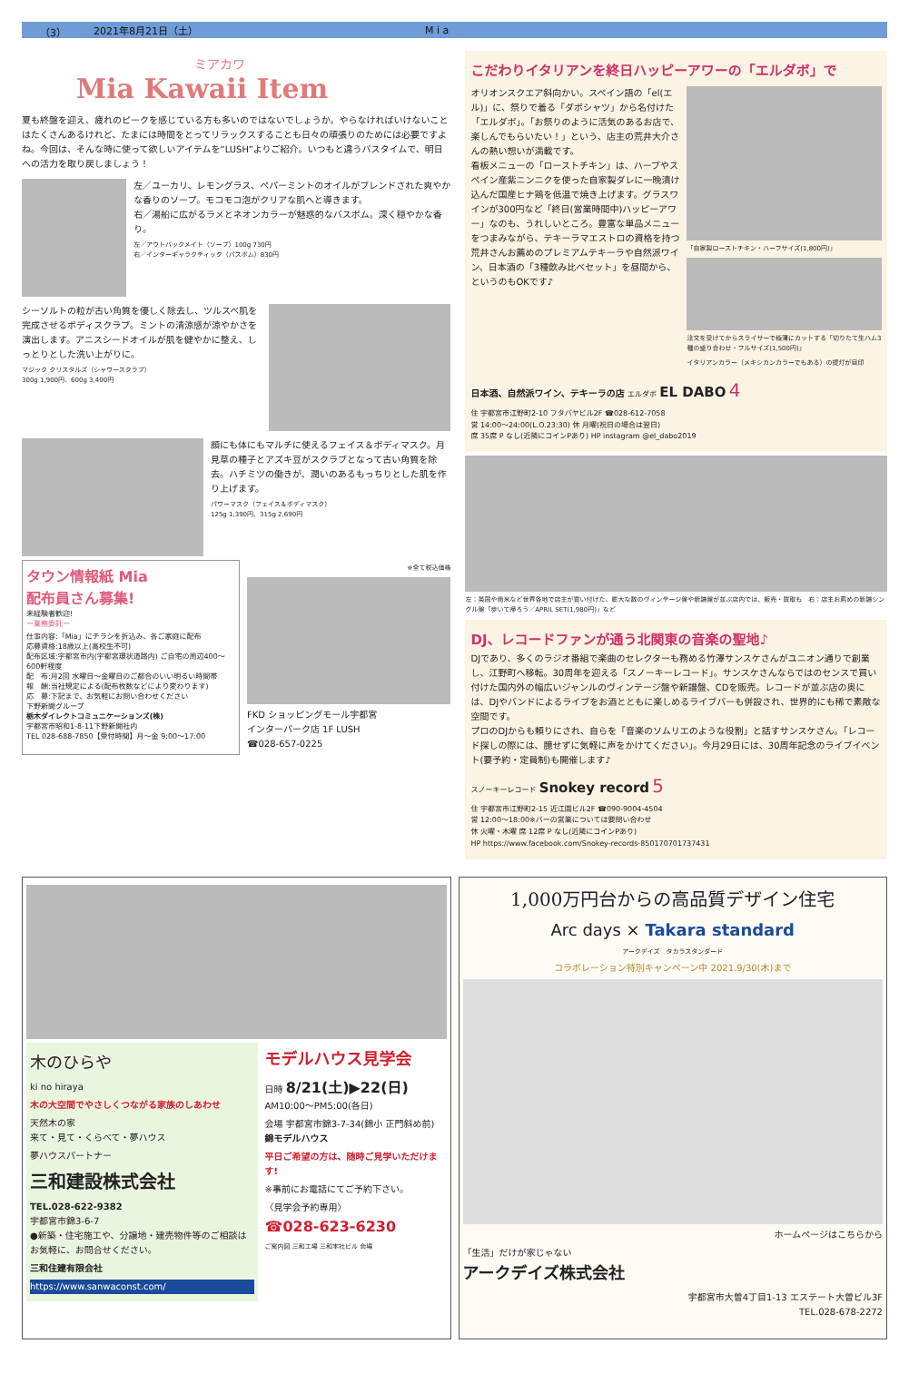（3） 2021年8月21日（土） M i a
ミアカワ
Mia Kawaii Item
夏も終盤を迎え、疲れのピークを感じている方も多いのではないでしょうか。やらなければいけないことはたくさんあるけれど、たまには時間をとってリラックスすることも日々の頑張りのためには必要ですよね。今回は、そんな時に使って欲しいアイテムを“LUSH”よりご紹介。いつもと違うバスタイムで、明日への活力を取り戻しましょう！
左／ユーカリ、レモングラス、ペパーミントのオイルがブレンドされた爽やかな香りのソープ。モコモコ泡がクリアな肌へと導きます。
右／湯船に広がるラメとネオンカラーが魅惑的なバスボム。深く穏やかな香り。
左／アウトバックメイト（ソープ）100g 730円
右／インターギャラクティック（バスボム）830円
シーソルトの粒が古い角質を優しく除去し、ツルスベ肌を完成させるボディスクラブ。ミントの清涼感が涼やかさを演出します。アニスシードオイルが肌を健やかに整え、しっとりとした洗い上がりに。
マジック クリスタルズ（シャワースクラブ）
300g 1,900円、600g 3,400円
顔にも体にもマルチに使えるフェイス＆ボディマスク。月見草の種子とアズキ豆がスクラブとなって古い角質を除去。ハチミツの働きが、潤いのあるもっちりとした肌を作り上げます。
パワーマスク（フェイス＆ボディマスク）
125g 1,390円、315g 2,690円
タウン情報紙 Mia
配布員さん募集!
未経験者歓迎!
ー業務委託ー
仕事内容:「Mia」にチラシを折込み、各ご家庭に配布
応募資格:18歳以上(高校生不可)
配布区域:宇都宮市内(宇都宮環状道路内) ご自宅の周辺400〜600軒程度
配　布:月2回 水曜日〜金曜日のご都合のいい明るい時間帯
報　酬:当社規定による(配布枚数などにより変わります)
応　募:下記まで、お気軽にお問い合わせください
下野新聞グループ
栃木ダイレクトコミュニケーションズ(株)
宇都宮市昭和1-8-11下野新聞社内
TEL 028-688-7850【受付時間】月〜金 9:00〜17:00
※全て税込価格
FKD ショッピングモール宇都宮
インターパーク店 1F LUSH
☎028-657-0225
こだわりイタリアンを終日ハッピーアワーの「エルダボ」で
オリオンスクエア斜向かい。スペイン語の「el(エル)」に、祭りで着る「ダボシャツ」から名付けた「エルダボ」。「お祭りのように活気のあるお店で、楽しんでもらいたい！」という、店主の荒井大介さんの熱い想いが満載です。
看板メニューの「ローストチキン」は、ハーブやスペイン産紫ニンニクを使った自家製ダレに一晩漬け込んだ国産ヒナ鶏を低温で焼き上げます。グラスワインが300円など「終日(営業時間中)ハッピーアワー」なのも、うれしいところ。豊富な単品メニューをつまみながら、テキーラマエストロの資格を持つ荒井さんお薦めのプレミアムテキーラや自然派ワイン、日本酒の「3種飲み比べセット」を昼間から、というのもOKです♪
「自家製ローストチキン・ハーフサイズ(1,800円)」
注文を受けてからスライサーで極薄にカットする「切りたて生ハム3種の盛り合わせ・フルサイズ(1,500円)」
イタリアンカラー（メキシカンカラーでもある）の提灯が目印
日本酒、自然派ワイン、テキーラの店 エルダボ EL DABO 4
住 宇都宮市江野町2-10 フタバヤビル2F ☎028-612-7058
営 14:00〜24:00(L.O.23:30) 休 月曜(祝日の場合は翌日)
席 35席 P なし(近隣にコインPあり) HP instagram @el_dabo2019
左：英国や南米など世界各地で店主が買い付けた、膨大な数のヴィンテージ盤や新譜盤が並ぶ店内では、販売・買取も　右：店主お薦めの新譜シングル盤「歩いて帰ろう／APRIL SET(1,980円)」など
DJ、レコードファンが通う北関東の音楽の聖地♪
DJであり、多くのラジオ番組で楽曲のセレクターも務める竹澤サンスケさんがユニオン通りで創業し、江野町へ移転。30周年を迎える「スノーキーレコード」。サンスケさんならではのセンスで買い付けた国内外の幅広いジャンルのヴィンテージ盤や新譜盤、CDを販売。レコードが並ぶ店の奥には、DJやバンドによるライブをお酒とともに楽しめるライブバーも併設され、世界的にも稀で素敵な空間です。
プロのDJからも頼りにされ、自らを「音楽のソムリエのような役割」と話すサンスケさん。「レコード探しの際には、臆せずに気軽に声をかけてください」。今月29日には、30周年記念のライブイベント(要予約・定員制)も開催します♪
スノーキーレコード Snokey record 5
住 宇都宮市江野町2-15 近江園ビル2F ☎090-9004-4504
営 12:00〜18:00※バーの営業については要問い合わせ
休 火曜・木曜 席 12席 P なし(近隣にコインPあり)
HP https://www.facebook.com/Snokey-records-850170701737431
木のひらや
ki no hiraya
木の大空間でやさしくつながる家族のしあわせ
天然木の家
来て・見て・くらべて・夢ハウス
夢ハウスパートナー
三和建設株式会社
TEL.028-622-9382
宇都宮市錦3-6-7
●新築・住宅施工や、分譲地・建売物件等のご相談はお気軽に、お問合せください。
三和住建有限会社
https://www.sanwaconst.com/
モデルハウス見学会
日時 8/21(土)▶22(日)
AM10:00〜PM5:00(各日)
会場 宇都宮市錦3-7-34(錦小 正門斜め前)
錦モデルハウス
平日ご希望の方は、随時ご見学いただけます!
※事前にお電話にてご予約下さい。
〈見学会予約専用〉
☎028-623-6230
ご案内図 三和工場 三和本社ビル 会場
1,000万円台からの高品質デザイン住宅
Arc days × Takara standard
アークデイズ　タカラスタンダード
コラボレーション特別キャンペーン中 2021.9/30(木)まで
ホームページはこちらから
「生活」だけが家じゃない
アークデイズ株式会社
宇都宮市大曽4丁目1-13 エステート大曽ビル3F
TEL.028-678-2272